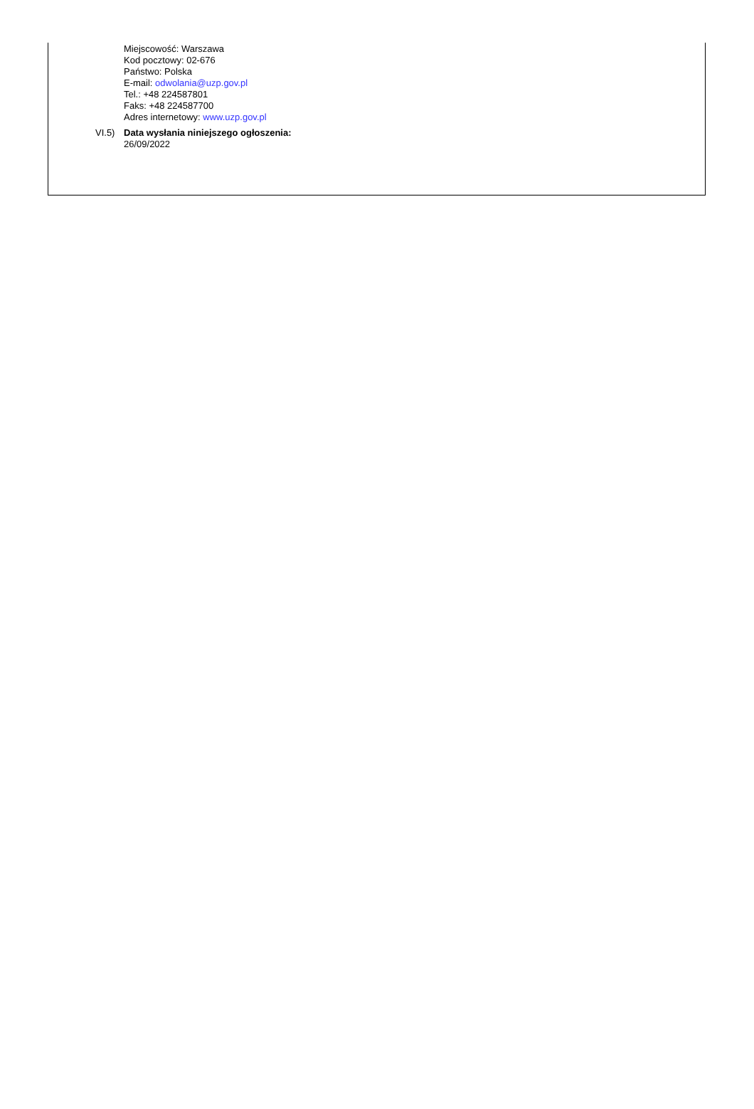Miejscowość: Warszawa
Kod pocztowy: 02-676
Państwo: Polska
E-mail: odwolania@uzp.gov.pl
Tel.: +48 224587801
Faks: +48 224587700
Adres internetowy: www.uzp.gov.pl
VI.5) Data wysłania niniejszego ogłoszenia:
26/09/2022